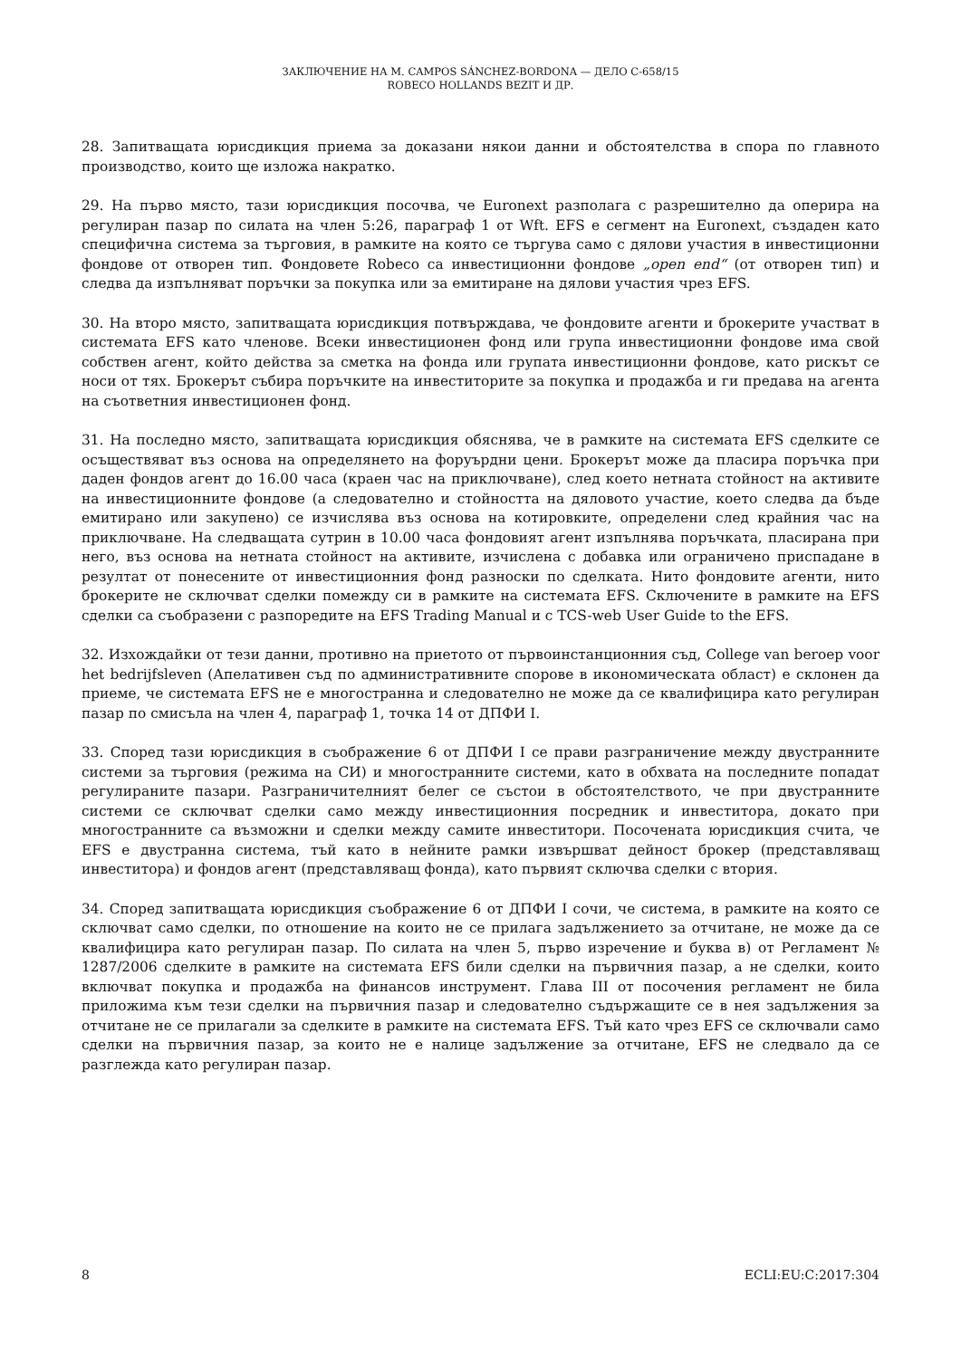ЗАКЛЮЧЕНИЕ НА М. CAMPOS SÁNCHEZ-BORDONA — ДЕЛО C-658/15
ROBECO HOLLANDS BEZIT И ДР.
28. Запитващата юрисдикция приема за доказани някои данни и обстоятелства в спора по главното производство, които ще изложа накратко.
29. На първо място, тази юрисдикция посочва, че Euronext разполага с разрешително да оперира на регулиран пазар по силата на член 5:26, параграф 1 от Wft. EFS е сегмент на Euronext, създаден като специфична система за търговия, в рамките на която се търгува само с дялови участия в инвестиционни фондове от отворен тип. Фондовете Robeco са инвестиционни фондове „open end“ (от отворен тип) и следва да изпълняват поръчки за покупка или за емитиране на дялови участия чрез EFS.
30. На второ място, запитващата юрисдикция потвърждава, че фондовите агенти и брокерите участват в системата EFS като членове. Всеки инвестиционен фонд или група инвестиционни фондове има свой собствен агент, който действа за сметка на фонда или групата инвестиционни фондове, като рискът се носи от тях. Брокерът събира поръчките на инвеститорите за покупка и продажба и ги предава на агента на съответния инвестиционен фонд.
31. На последно място, запитващата юрисдикция обяснява, че в рамките на системата EFS сделките се осъществяват въз основа на определянето на форуърдни цени. Брокерът може да пласира поръчка при даден фондов агент до 16.00 часа (краен час на приключване), след което нетната стойност на активите на инвестиционните фондове (а следователно и стойността на дяловото участие, което следва да бъде емитирано или закупено) се изчислява въз основа на котировките, определени след крайния час на приключване. На следващата сутрин в 10.00 часа фондовият агент изпълнява поръчката, пласирана при него, въз основа на нетната стойност на активите, изчислена с добавка или ограничено приспадане в резултат от понесените от инвестиционния фонд разноски по сделката. Нито фондовите агенти, нито брокерите не сключват сделки помежду си в рамките на системата EFS. Сключените в рамките на EFS сделки са съобразени с разпоредите на EFS Trading Manual и с TCS-web User Guide to the EFS.
32. Изхождайки от тези данни, противно на приетото от първоинстанционния съд, College van beroep voor het bedrijfsleven (Апелативен съд по административните спорове в икономическата област) е склонен да приеме, че системата EFS не е многостранна и следователно не може да се квалифицира като регулиран пазар по смисъла на член 4, параграф 1, точка 14 от ДПФИ I.
33. Според тази юрисдикция в съображение 6 от ДПФИ I се прави разграничение между двустранните системи за търговия (режима на СИ) и многостранните системи, като в обхвата на последните попадат регулираните пазари. Разграничителният белег се състои в обстоятелството, че при двустранните системи се сключват сделки само между инвестиционния посредник и инвеститора, докато при многостранните са възможни и сделки между самите инвеститори. Посочената юрисдикция счита, че EFS е двустранна система, тъй като в нейните рамки извършват дейност брокер (представляващ инвеститора) и фондов агент (представляващ фонда), като първият сключва сделки с втория.
34. Според запитващата юрисдикция съображение 6 от ДПФИ I сочи, че система, в рамките на която се сключват само сделки, по отношение на които не се прилага задължението за отчитане, не може да се квалифицира като регулиран пазар. По силата на член 5, първо изречение и буква в) от Регламент № 1287/2006 сделките в рамките на системата EFS били сделки на първичния пазар, а не сделки, които включват покупка и продажба на финансов инструмент. Глава III от посочения регламент не била приложима към тези сделки на първичния пазар и следователно съдържащите се в нея задължения за отчитане не се прилагали за сделките в рамките на системата EFS. Тъй като чрез EFS се сключвали само сделки на първичния пазар, за които не е налице задължение за отчитане, EFS не следвало да се разглежда като регулиран пазар.
8 ECLI:EU:C:2017:304